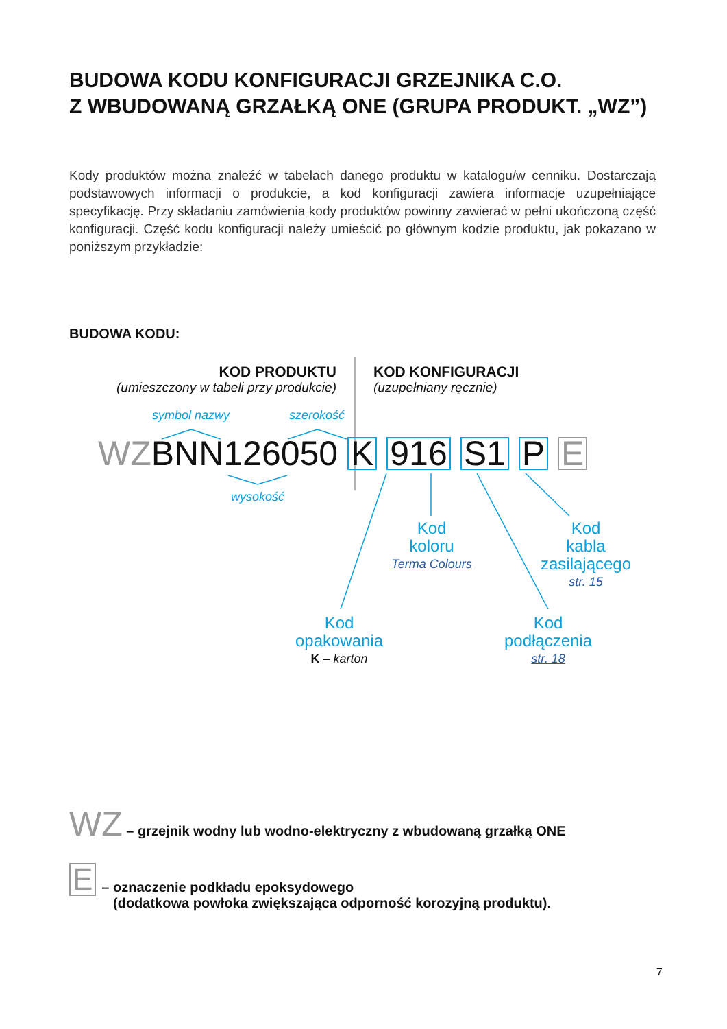BUDOWA KODU KONFIGURACJI GRZEJNIKA C.O.
Z WBUDOWANĄ GRZAŁKĄ ONE (GRUPA PRODUKT. „WZ”)
Kody produktów można znaleźć w tabelach danego produktu w katalogu/w cenniku. Dostarczają podstawowych informacji o produkcie, a kod konfiguracji zawiera informacje uzupełniające specyfikację. Przy składaniu zamówienia kody produktów powinny zawierać w pełni ukończoną część konfiguracji. Część kodu konfiguracji należy umieścić po głównym kodzie produktu, jak pokazano w poniższym przykładzie:
BUDOWA KODU:
KOD PRODUKTU
(umieszczony w tabeli przy produkcie)
KOD KONFIGURACJI
(uzupełniany ręcznie)
symbol nazwy szerokość
WZBNN126050 K 916 S1 P E
wysokość
Kod
koloru
Terma Colours
Kod
kabla
zasilającego
str. 15
Kod
opakowania
K – karton
Kod
podłączenia
str. 18
WZ – grzejnik wodny lub wodno-elektryczny z wbudowaną grzałką ONE
E – oznaczenie podkładu epoksydowego
(dodatkowa powłoka zwiększająca odporność korozyjną produktu).
7